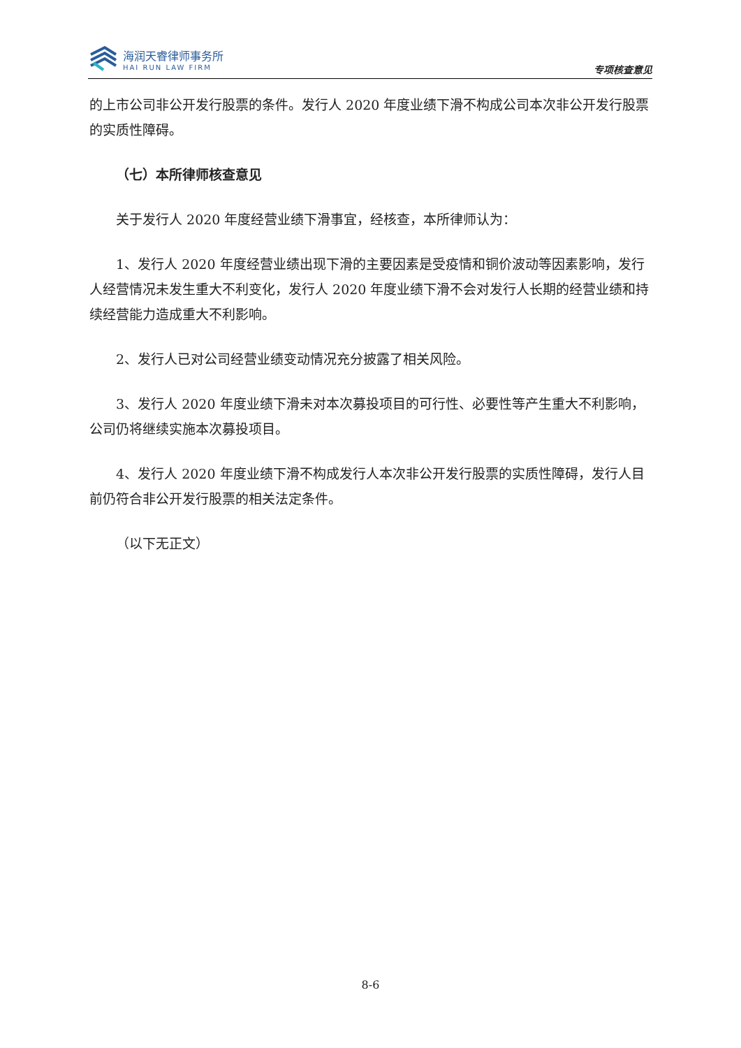海润天睿律师事务所
HAI RUN LAW FIRM
专项核查意见
的上市公司非公开发行股票的条件。发行人 2020 年度业绩下滑不构成公司本次非公开发行股票的实质性障碍。
（七）本所律师核查意见
关于发行人 2020 年度经营业绩下滑事宜，经核查，本所律师认为：
1、发行人 2020 年度经营业绩出现下滑的主要因素是受疫情和铜价波动等因素影响，发行人经营情况未发生重大不利变化，发行人 2020 年度业绩下滑不会对发行人长期的经营业绩和持续经营能力造成重大不利影响。
2、发行人已对公司经营业绩变动情况充分披露了相关风险。
3、发行人 2020 年度业绩下滑未对本次募投项目的可行性、必要性等产生重大不利影响，公司仍将继续实施本次募投项目。
4、发行人 2020 年度业绩下滑不构成发行人本次非公开发行股票的实质性障碍，发行人目前仍符合非公开发行股票的相关法定条件。
（以下无正文）
8-6